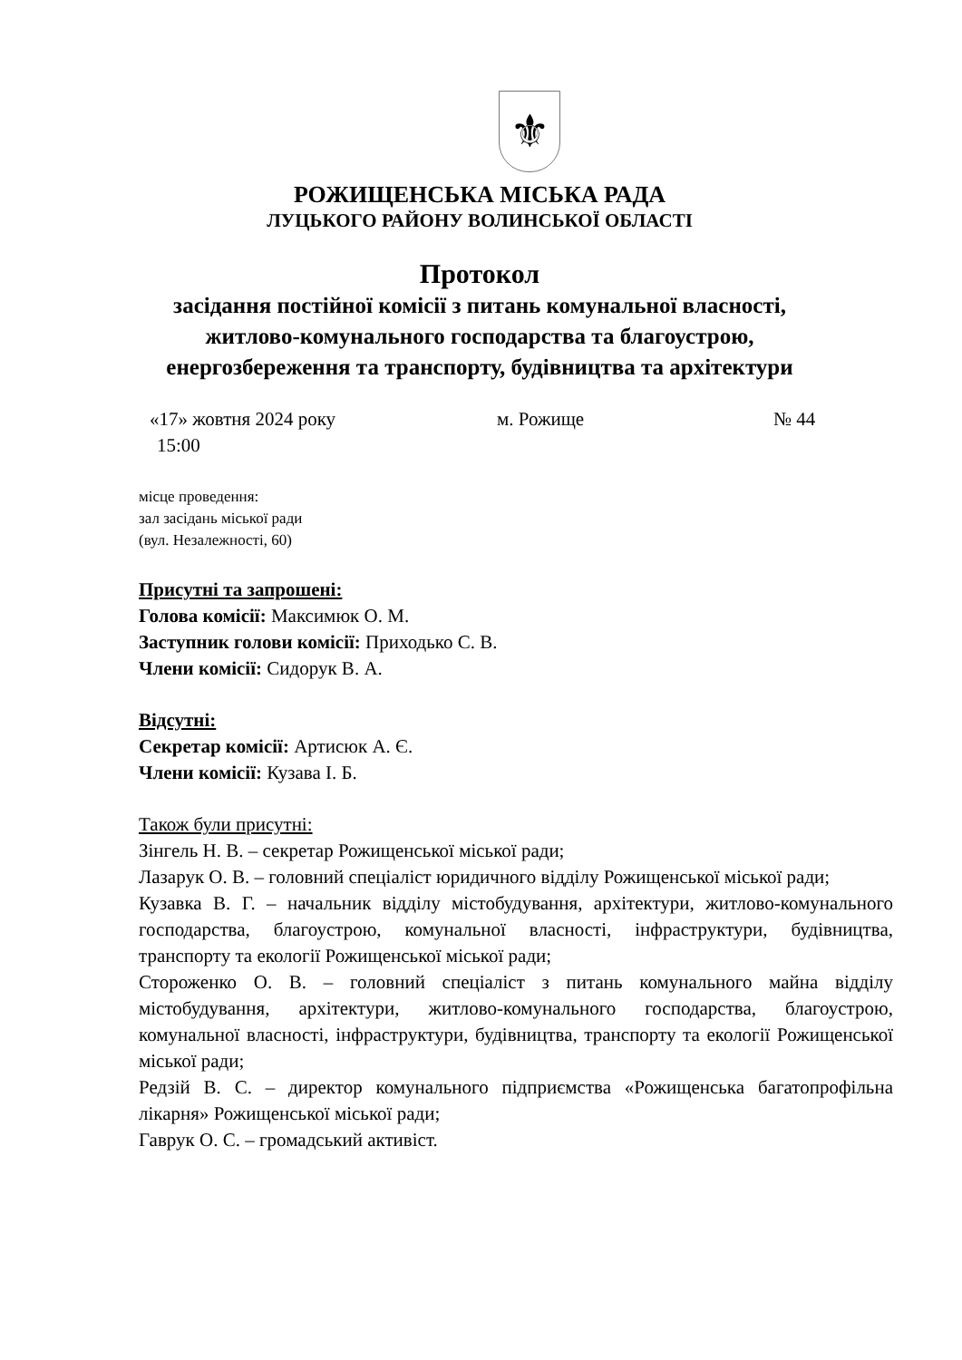⚜
РОЖИЩЕНСЬКА МІСЬКА РАДА
ЛУЦЬКОГО РАЙОНУ ВОЛИНСЬКОЇ ОБЛАСТІ
Протокол
засідання постійної комісії з питань комунальної власності,
житлово-комунального господарства та благоустрою,
енергозбереження та транспорту, будівництва та архітектури
«17» жовтня 2024 року м. Рожище № 44
15:00
місце проведення:
зал засідань міської ради
(вул. Незалежності, 60)
Присутні та запрошені:
Голова комісії: Максимюк О. М.
Заступник голови комісії: Приходько С. В.
Члени комісії: Сидорук В. А.
Відсутні:
Секретар комісії: Артисюк А. Є.
Члени комісії: Кузава І. Б.
Також були присутні:
Зінгель Н. В. – секретар Рожищенської міської ради;
Лазарук О. В. – головний спеціаліст юридичного відділу Рожищенської міської ради;
Кузавка В. Г. – начальник відділу містобудування, архітектури, житлово-комунального господарства, благоустрою, комунальної власності, інфраструктури, будівництва, транспорту та екології Рожищенської міської ради;
Стороженко О. В. – головний спеціаліст з питань комунального майна відділу містобудування, архітектури, житлово-комунального господарства, благоустрою, комунальної власності, інфраструктури, будівництва, транспорту та екології Рожищенської міської ради;
Редзій В. С. – директор комунального підприємства «Рожищенська багатопрофільна лікарня» Рожищенської міської ради;
Гаврук О. С. – громадський активіст.